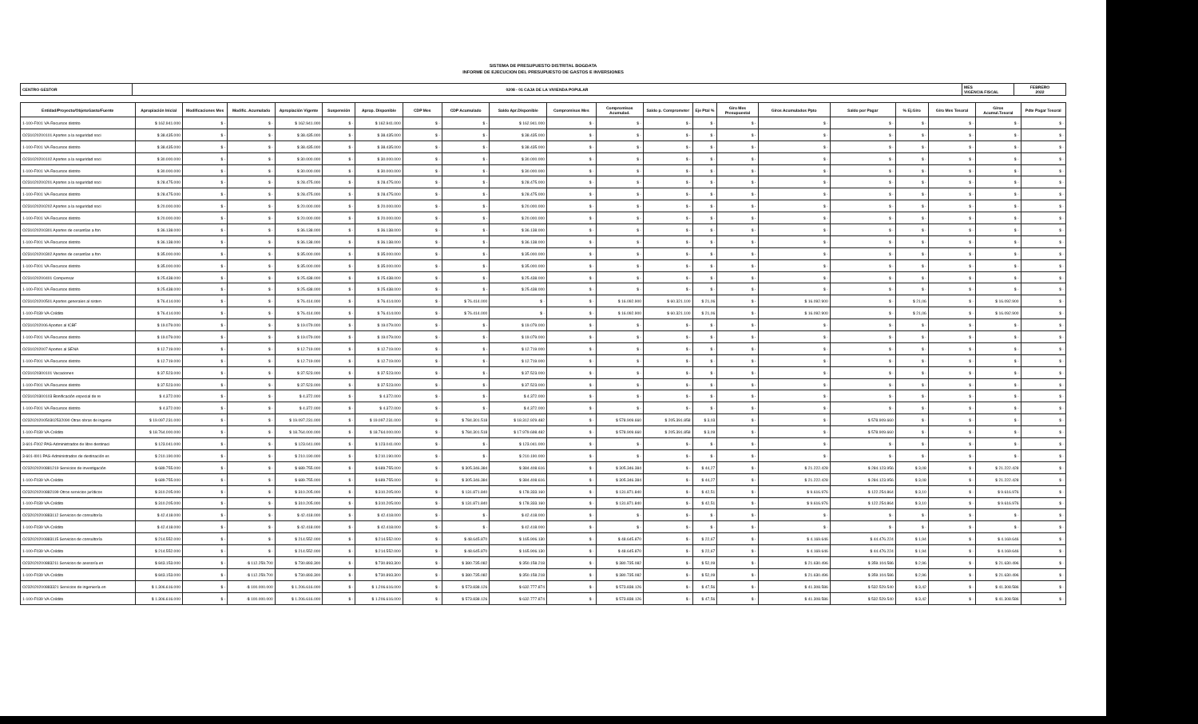SISTEMA DE PRESUPUESTO DISTRITAL BOGDATA
INFORME DE EJECUCION DEL PRESUPUESTO DE GASTOS E INVERSIONES
| CENTRO GESTOR | 0208 - 01 CAJA DE LA VIVIENDA POPULAR | MES VIGENCIA FISCAL | FEBRERO 2022 |
| Entidad/Proyecto/ObjetoGasto/Fuente | Apropiación Inicial | Modificaciones Mes | Modific. Acumulado | Apropiación Vigente | Suspensión | Aprop. Disponible | CDP Mes | CDP Acumulado | Saldo Apr.Disponible | Compromisos Mes | Compromisos Acumulad. | Saldo p. Comprometer | Eje Ptal % | Giro Mes Presupuestal | Giros Acumulados Ppto | Saldo por Pagar | % Ej.Giro | Giro Mes Tesoral | Giros Acumul.Tesoral | Pdte Pagar Tesoral |
| --- | --- | --- | --- | --- | --- | --- | --- | --- | --- | --- | --- | --- | --- | --- | --- | --- | --- | --- | --- | --- |
| 1-100-F001 VA-Recursos distrito | $ 162.941.000 | $ - | $ - | $ 162.941.000 | $ - | $ 162.941.000 | $ - | $ - | $ 162.941.000 | $ - | $ - | $ - | $ - | $ - | $ - | $ - | $ - | $ - | $ - | $ - |
| O231020200101 Aportes a la seguridad soci | $ 38.435.000 | $ - | $ - | $ 38.435.000 | $ - | $ 38.435.000 | $ - | $ - | $ 38.435.000 | $ - | $ - | $ - | $ - | $ - | $ - | $ - | $ - | $ - | $ - | $ - |
| 1-100-F001 VA-Recursos distrito | $ 38.435.000 | $ - | $ - | $ 38.435.000 | $ - | $ 38.435.000 | $ - | $ - | $ 38.435.000 | $ - | $ - | $ - | $ - | $ - | $ - | $ - | $ - | $ - | $ - | $ - |
| O231020200102 Aportes a la seguridad soci | $ 30.000.000 | $ - | $ - | $ 30.000.000 | $ - | $ 30.000.000 | $ - | $ - | $ 30.000.000 | $ - | $ - | $ - | $ - | $ - | $ - | $ - | $ - | $ - | $ - | $ - |
| 1-100-F001 VA-Recursos distrito | $ 30.000.000 | $ - | $ - | $ 30.000.000 | $ - | $ 30.000.000 | $ - | $ - | $ 30.000.000 | $ - | $ - | $ - | $ - | $ - | $ - | $ - | $ - | $ - | $ - | $ - |
| O231020200201 Aportes a la seguridad soci | $ 28.475.000 | $ - | $ - | $ 28.475.000 | $ - | $ 28.475.000 | $ - | $ - | $ 28.475.000 | $ - | $ - | $ - | $ - | $ - | $ - | $ - | $ - | $ - | $ - | $ - |
| 1-100-F001 VA-Recursos distrito | $ 28.475.000 | $ - | $ - | $ 28.475.000 | $ - | $ 28.475.000 | $ - | $ - | $ 28.475.000 | $ - | $ - | $ - | $ - | $ - | $ - | $ - | $ - | $ - | $ - | $ - |
| O231020200202 Aportes a la seguridad soci | $ 20.000.000 | $ - | $ - | $ 20.000.000 | $ - | $ 20.000.000 | $ - | $ - | $ 20.000.000 | $ - | $ - | $ - | $ - | $ - | $ - | $ - | $ - | $ - | $ - | $ - |
| 1-100-F001 VA-Recursos distrito | $ 20.000.000 | $ - | $ - | $ 20.000.000 | $ - | $ 20.000.000 | $ - | $ - | $ 20.000.000 | $ - | $ - | $ - | $ - | $ - | $ - | $ - | $ - | $ - | $ - | $ - |
| O231020200301 Aportes de cesantías a fon | $ 36.138.000 | $ - | $ - | $ 36.138.000 | $ - | $ 36.138.000 | $ - | $ - | $ 36.138.000 | $ - | $ - | $ - | $ - | $ - | $ - | $ - | $ - | $ - | $ - | $ - |
| 1-100-F001 VA-Recursos distrito | $ 36.138.000 | $ - | $ - | $ 36.138.000 | $ - | $ 36.138.000 | $ - | $ - | $ 36.138.000 | $ - | $ - | $ - | $ - | $ - | $ - | $ - | $ - | $ - | $ - | $ - |
| O231020200302 Aportes de cesantías a fon | $ 35.000.000 | $ - | $ - | $ 35.000.000 | $ - | $ 35.000.000 | $ - | $ - | $ 35.000.000 | $ - | $ - | $ - | $ - | $ - | $ - | $ - | $ - | $ - | $ - | $ - |
| 1-100-F001 VA-Recursos distrito | $ 35.000.000 | $ - | $ - | $ 35.000.000 | $ - | $ 35.000.000 | $ - | $ - | $ 35.000.000 | $ - | $ - | $ - | $ - | $ - | $ - | $ - | $ - | $ - | $ - | $ - |
| O231020200401 Compensar | $ 25.438.000 | $ - | $ - | $ 25.438.000 | $ - | $ 25.438.000 | $ - | $ - | $ 25.438.000 | $ - | $ - | $ - | $ - | $ - | $ - | $ - | $ - | $ - | $ - | $ - |
| 1-100-F001 VA-Recursos distrito | $ 25.438.000 | $ - | $ - | $ 25.438.000 | $ - | $ 25.438.000 | $ - | $ - | $ 25.438.000 | $ - | $ - | $ - | $ - | $ - | $ - | $ - | $ - | $ - | $ - | $ - |
| O231020200501 Aportes generales al sisten | $ 76.414.000 | $ - | $ - | $ 76.414.000 | $ - | $ 76.414.000 | $ - | $ 76.414.000 | $ - | $ - | $ 16.092.900 | $ 60.321.100 | $ 21,06 | $ - | $ 16.092.900 | $ - | $ 21,06 | $ - | $ 16.092.900 | $ - |
| 1-100-F039 VA-Crédito | $ 76.414.000 | $ - | $ - | $ 76.414.000 | $ - | $ 76.414.000 | $ - | $ 76.414.000 | $ - | $ - | $ 16.092.900 | $ 60.321.100 | $ 21,06 | $ - | $ 16.092.900 | $ - | $ 21,06 | $ - | $ 16.092.900 | $ - |
| O2310202006 Aportes al ICBF | $ 19.079.000 | $ - | $ - | $ 19.079.000 | $ - | $ 19.079.000 | $ - | $ - | $ 19.079.000 | $ - | $ - | $ - | $ - | $ - | $ - | $ - | $ - | $ - | $ - | $ - |
| 1-100-F001 VA-Recursos distrito | $ 19.079.000 | $ - | $ - | $ 19.079.000 | $ - | $ 19.079.000 | $ - | $ - | $ 19.079.000 | $ - | $ - | $ - | $ - | $ - | $ - | $ - | $ - | $ - | $ - | $ - |
| O2310202007 Aportes al SENA | $ 12.719.000 | $ - | $ - | $ 12.719.000 | $ - | $ 12.719.000 | $ - | $ - | $ 12.719.000 | $ - | $ - | $ - | $ - | $ - | $ - | $ - | $ - | $ - | $ - | $ - |
| 1-100-F001 VA-Recursos distrito | $ 12.719.000 | $ - | $ - | $ 12.719.000 | $ - | $ 12.719.000 | $ - | $ - | $ 12.719.000 | $ - | $ - | $ - | $ - | $ - | $ - | $ - | $ - | $ - | $ - | $ - |
| O231020300101 Vacaciones | $ 37.523.000 | $ - | $ - | $ 37.523.000 | $ - | $ 37.523.000 | $ - | $ - | $ 37.523.000 | $ - | $ - | $ - | $ - | $ - | $ - | $ - | $ - | $ - | $ - | $ - |
| 1-100-F001 VA-Recursos distrito | $ 37.523.000 | $ - | $ - | $ 37.523.000 | $ - | $ 37.523.000 | $ - | $ - | $ 37.523.000 | $ - | $ - | $ - | $ - | $ - | $ - | $ - | $ - | $ - | $ - | $ - |
| O231020300103 Bonificación especial de re | $ 4.372.000 | $ - | $ - | $ 4.372.000 | $ - | $ 4.372.000 | $ - | $ - | $ 4.372.000 | $ - | $ - | $ - | $ - | $ - | $ - | $ - | $ - | $ - | $ - | $ - |
| 1-100-F001 VA-Recursos distrito | $ 4.372.000 | $ - | $ - | $ 4.372.000 | $ - | $ 4.372.000 | $ - | $ - | $ 4.372.000 | $ - | $ - | $ - | $ - | $ - | $ - | $ - | $ - | $ - | $ - | $ - |
| O23202020050302532090 Otras obras de ingenie | $ 19.097.231.000 | $ - | $ - | $ 19.097.231.000 | $ - | $ 19.097.231.000 | $ - | $ 784.301.518 | $ 18.312.929.482 | $ - | $ 578.909.660 | $ 205.391.858 | $ 3,03 | $ - | $ - | $ 578.909.660 | $ - | $ - | $ - | $ - |
| 1-100-F039 VA-Crédito | $ 18.764.000.000 | $ - | $ - | $ 18.764.000.000 | $ - | $ 18.764.000.000 | $ - | $ 784.301.518 | $ 17.979.698.482 | $ - | $ 578.909.660 | $ 205.391.858 | $ 3,09 | $ - | $ - | $ 578.909.660 | $ - | $ - | $ - | $ - |
| 3-601-F002 PAS-Administrados de libre destinaci | $ 123.041.000 | $ - | $ - | $ 123.041.000 | $ - | $ 123.041.000 | $ - | $ - | $ 123.041.000 | $ - | $ - | $ - | $ - | $ - | $ - | $ - | $ - | $ - | $ - | $ - |
| 3-601-I001 PAS-Administrados de destinación es | $ 210.190.000 | $ - | $ - | $ 210.190.000 | $ - | $ 210.190.000 | $ - | $ - | $ 210.190.000 | $ - | $ - | $ - | $ - | $ - | $ - | $ - | $ - | $ - | $ - | $ - |
| O232020200881219 Servicios de investigación | $ 689.755.000 | $ - | $ - | $ 689.755.000 | $ - | $ 689.755.000 | $ - | $ 305.346.384 | $ 384.408.616 | $ - | $ 305.346.384 | $ - | $ 44,27 | $ - | $ 21.222.428 | $ 284.123.956 | $ 3,08 | $ - | $ 21.222.428 | $ - |
| 1-100-F039 VA-Crédito | $ 689.755.000 | $ - | $ - | $ 689.755.000 | $ - | $ 689.755.000 | $ - | $ 305.346.384 | $ 384.408.616 | $ - | $ 305.346.384 | $ - | $ 44,27 | $ - | $ 21.222.428 | $ 284.123.956 | $ 3,08 | $ - | $ 21.222.428 | $ - |
| O232020200882199 Otros servicios jurídicos | $ 310.205.000 | $ - | $ - | $ 310.205.000 | $ - | $ 310.205.000 | $ - | $ 131.871.840 | $ 178.333.160 | $ - | $ 131.871.840 | $ - | $ 42,51 | $ - | $ 9.616.976 | $ 122.254.864 | $ 3,10 | $ - | $ 9.616.976 | $ - |
| 1-100-F039 VA-Crédito | $ 310.205.000 | $ - | $ - | $ 310.205.000 | $ - | $ 310.205.000 | $ - | $ 131.871.840 | $ 178.333.160 | $ - | $ 131.871.840 | $ - | $ 42,51 | $ - | $ 9.616.976 | $ 122.254.864 | $ 3,10 | $ - | $ 9.616.976 | $ - |
| O232020200883112 Servicios de consultoría | $ 42.418.000 | $ - | $ - | $ 42.418.000 | $ - | $ 42.418.000 | $ - | $ - | $ 42.418.000 | $ - | $ - | $ - | $ - | $ - | $ - | $ - | $ - | $ - | $ - | $ - |
| 1-100-F039 VA-Crédito | $ 42.418.000 | $ - | $ - | $ 42.418.000 | $ - | $ 42.418.000 | $ - | $ - | $ 42.418.000 | $ - | $ - | $ - | $ - | $ - | $ - | $ - | $ - | $ - | $ - | $ - |
| O232020200883115 Servicios de consultoría | $ 214.552.000 | $ - | $ - | $ 214.552.000 | $ - | $ 214.552.000 | $ - | $ 48.645.870 | $ 165.906.130 | $ - | $ 48.645.870 | $ - | $ 22,67 | $ - | $ 4.169.646 | $ 44.476.224 | $ 1,94 | $ - | $ 4.169.646 | $ - |
| 1-100-F039 VA-Crédito | $ 214.552.000 | $ - | $ - | $ 214.552.000 | $ - | $ 214.552.000 | $ - | $ 48.645.870 | $ 165.906.130 | $ - | $ 48.645.870 | $ - | $ 22,67 | $ - | $ 4.169.646 | $ 44.476.224 | $ 1,94 | $ - | $ 4.169.646 | $ - |
| O232020200883211 Servicios de asesoría en | $ 843.153.000 | $ - | -$ 112.259.700 | $ 730.893.300 | $ - | $ 730.893.300 | $ - | $ 380.735.082 | $ 350.158.218 | $ - | $ 380.735.082 | $ - | $ 52,09 | $ - | $ 21.630.496 | $ 359.104.586 | $ 2,96 | $ - | $ 21.630.496 | $ - |
| 1-100-F039 VA-Crédito | $ 843.153.000 | $ - | -$ 112.259.700 | $ 730.893.300 | $ - | $ 730.893.300 | $ - | $ 380.735.082 | $ 350.158.218 | $ - | $ 380.735.082 | $ - | $ 52,09 | $ - | $ 21.630.496 | $ 359.104.586 | $ 2,96 | $ - | $ 21.630.496 | $ - |
| O232020200883321 Servicios de ingeniería en | $ 1.306.616.000 | $ - | -$ 100.000.000 | $ 1.206.616.000 | $ - | $ 1.206.616.000 | $ - | $ 573.838.126 | $ 632.777.874 | $ - | $ 573.838.126 | $ - | $ 47,56 | $ - | $ 41.308.586 | $ 532.529.540 | $ 3,42 | $ - | $ 41.308.586 | $ - |
| 1-100-F039 VA-Crédito | $ 1.306.616.000 | $ - | -$ 100.000.000 | $ 1.206.616.000 | $ - | $ 1.206.616.000 | $ - | $ 573.838.126 | $ 632.777.874 | $ - | $ 573.838.126 | $ - | $ 47,56 | $ - | $ 41.308.586 | $ 532.529.540 | $ 3,42 | $ - | $ 41.308.586 | $ - |